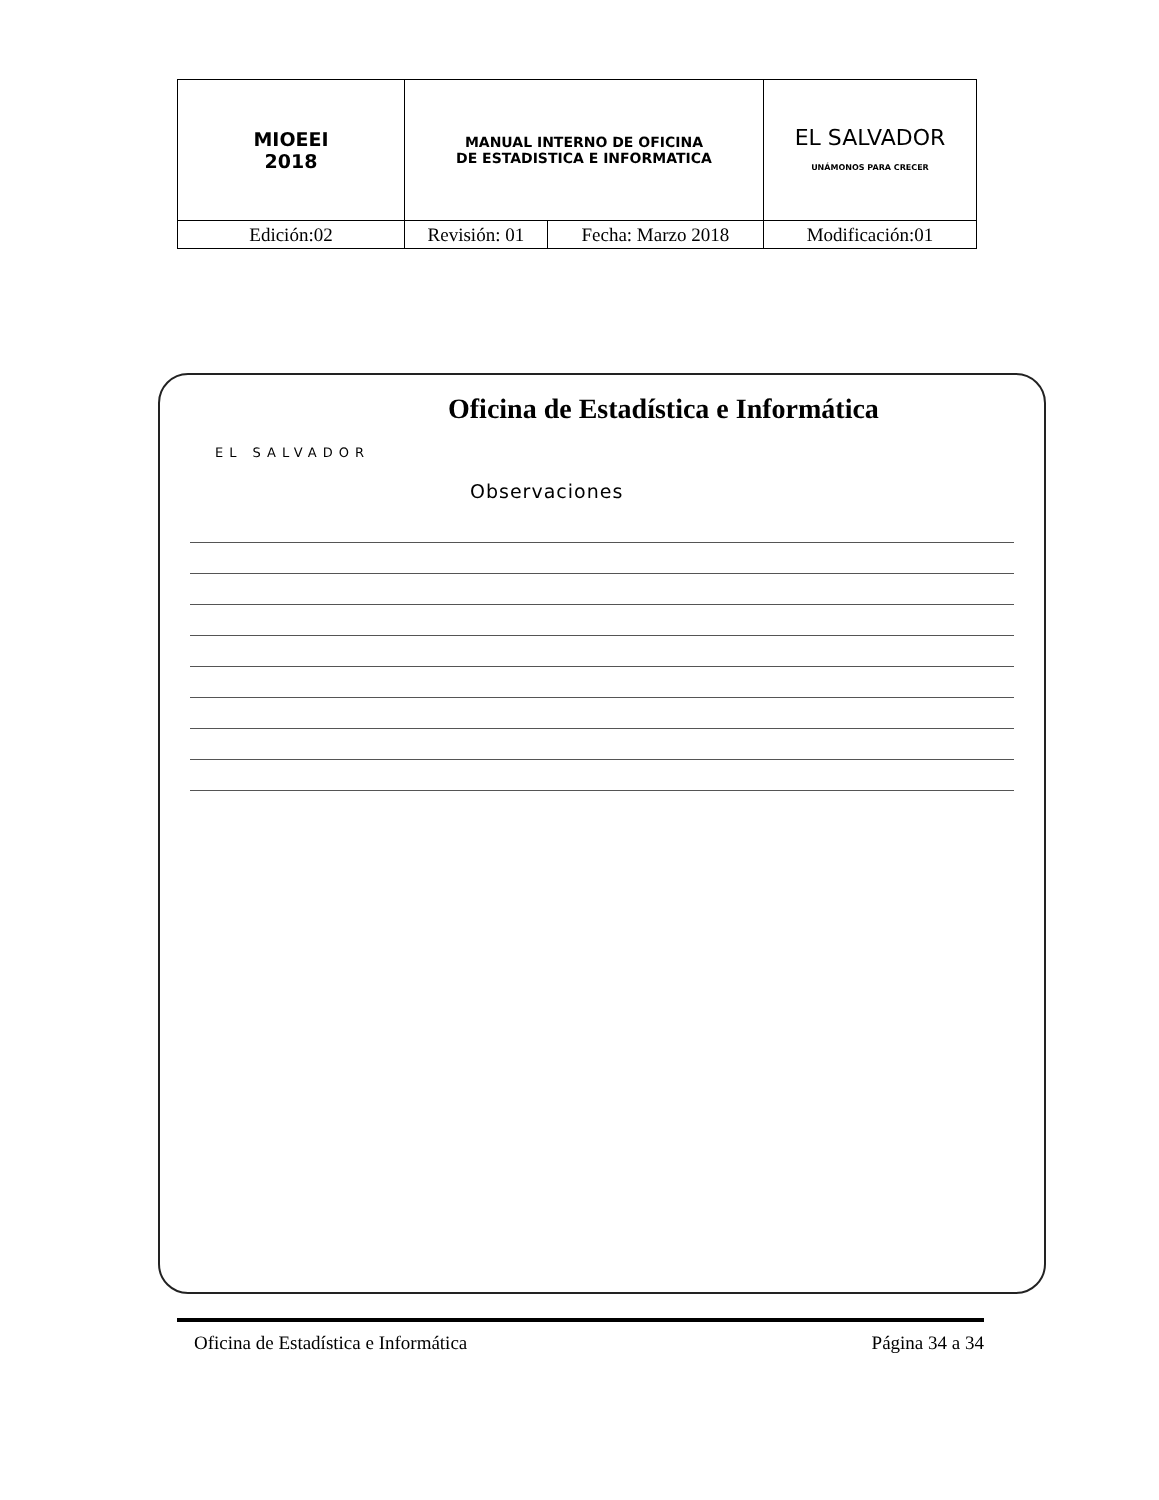| MIOEEI 2018 | MANUAL INTERNO DE OFICINA DE ESTADISTICA E INFORMATICA | | EL SALVADOR UNÁMONOS PARA CRECER |
| Edición:02 | Revisión: 01 | Fecha: Marzo 2018 | Modificación:01 |
Oficina de Estadística e Informática
EL SALVADOR
Observaciones
Oficina de Estadística e Informática Página 34 a 34